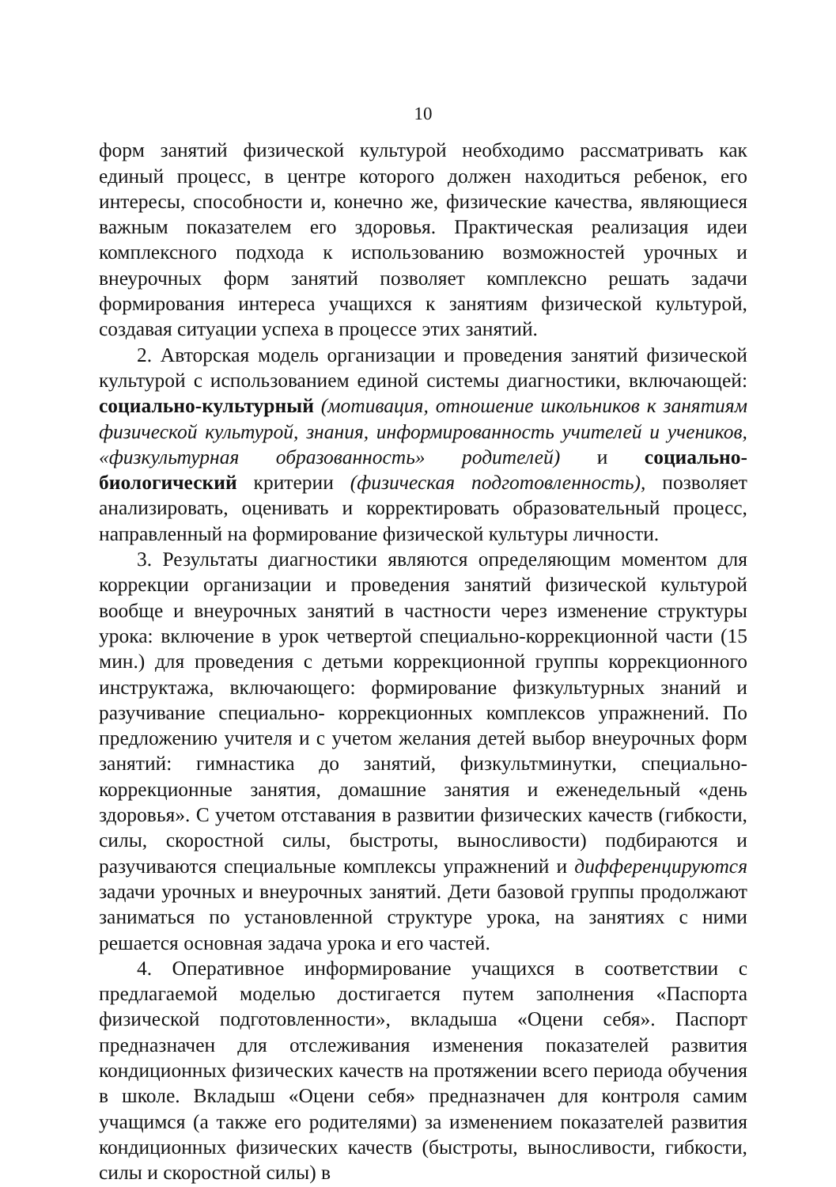10
форм занятий физической культурой необходимо рассматривать как единый процесс, в центре которого должен находиться ребенок, его интересы, способности и, конечно же, физические качества, являющиеся важным показателем его здоровья. Практическая реализация идеи комплексного подхода к использованию возможностей урочных и внеурочных форм занятий позволяет комплексно решать задачи формирования интереса учащихся к занятиям физической культурой, создавая ситуации успеха в процессе этих занятий.
2. Авторская модель организации и проведения занятий физической культурой с использованием единой системы диагностики, включающей: социально-культурный (мотивация, отношение школьников к занятиям физической культурой, знания, информированность учителей и учеников, «физкультурная образованность» родителей) и социально-биологический критерии (физическая подготовленность), позволяет анализировать, оценивать и корректировать образовательный процесс, направленный на формирование физической культуры личности.
3. Результаты диагностики являются определяющим моментом для коррекции организации и проведения занятий физической культурой вообще и внеурочных занятий в частности через изменение структуры урока: включение в урок четвертой специально-коррекционной части (15 мин.) для проведения с детьми коррекционной группы коррекционного инструктажа, включающего: формирование физкультурных знаний и разучивание специально- коррекционных комплексов упражнений. По предложению учителя и с учетом желания детей выбор внеурочных форм занятий: гимнастика до занятий, физкультминутки, специально-коррекционные занятия, домашние занятия и еженедельный «день здоровья». С учетом отставания в развитии физических качеств (гибкости, силы, скоростной силы, быстроты, выносливости) подбираются и разучиваются специальные комплексы упражнений и дифференцируются задачи урочных и внеурочных занятий. Дети базовой группы продолжают заниматься по установленной структуре урока, на занятиях с ними решается основная задача урока и его частей.
4. Оперативное информирование учащихся в соответствии с предлагаемой моделью достигается путем заполнения «Паспорта физической подготовленности», вкладыша «Оцени себя». Паспорт предназначен для отслеживания изменения показателей развития кондиционных физических качеств на протяжении всего периода обучения в школе. Вкладыш «Оцени себя» предназначен для контроля самим учащимся (а также его родителями) за изменением показателей развития кондиционных физических качеств (быстроты, выносливости, гибкости, силы и скоростной силы) в